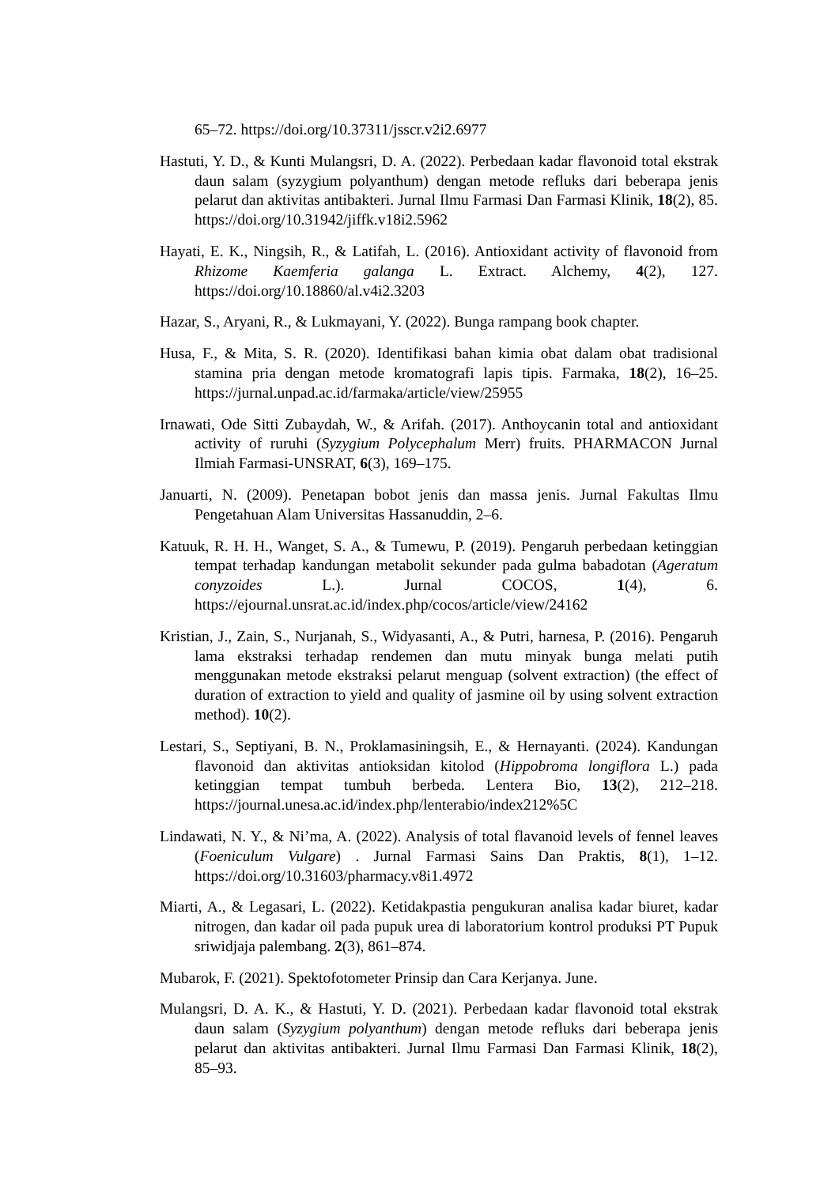65–72. https://doi.org/10.37311/jsscr.v2i2.6977
Hastuti, Y. D., & Kunti Mulangsri, D. A. (2022). Perbedaan kadar flavonoid total ekstrak daun salam (syzygium polyanthum) dengan metode refluks dari beberapa jenis pelarut dan aktivitas antibakteri. Jurnal Ilmu Farmasi Dan Farmasi Klinik, 18(2), 85. https://doi.org/10.31942/jiffk.v18i2.5962
Hayati, E. K., Ningsih, R., & Latifah, L. (2016). Antioxidant activity of flavonoid from Rhizome Kaemferia galanga L. Extract. Alchemy, 4(2), 127. https://doi.org/10.18860/al.v4i2.3203
Hazar, S., Aryani, R., & Lukmayani, Y. (2022). Bunga rampang book chapter.
Husa, F., & Mita, S. R. (2020). Identifikasi bahan kimia obat dalam obat tradisional stamina pria dengan metode kromatografi lapis tipis. Farmaka, 18(2), 16–25. https://jurnal.unpad.ac.id/farmaka/article/view/25955
Irnawati, Ode Sitti Zubaydah, W., & Arifah. (2017). Anthoycanin total and antioxidant activity of ruruhi (Syzygium Polycephalum Merr) fruits. PHARMACON Jurnal Ilmiah Farmasi-UNSRAT, 6(3), 169–175.
Januarti, N. (2009). Penetapan bobot jenis dan massa jenis. Jurnal Fakultas Ilmu Pengetahuan Alam Universitas Hassanuddin, 2–6.
Katuuk, R. H. H., Wanget, S. A., & Tumewu, P. (2019). Pengaruh perbedaan ketinggian tempat terhadap kandungan metabolit sekunder pada gulma babadotan (Ageratum conyzoides L.). Jurnal COCOS, 1(4), 6. https://ejournal.unsrat.ac.id/index.php/cocos/article/view/24162
Kristian, J., Zain, S., Nurjanah, S., Widyasanti, A., & Putri, harnesa, P. (2016). Pengaruh lama ekstraksi terhadap rendemen dan mutu minyak bunga melati putih menggunakan metode ekstraksi pelarut menguap (solvent extraction) (the effect of duration of extraction to yield and quality of jasmine oil by using solvent extraction method). 10(2).
Lestari, S., Septiyani, B. N., Proklamasiningsih, E., & Hernayanti. (2024). Kandungan flavonoid dan aktivitas antioksidan kitolod (Hippobroma longiflora L.) pada ketinggian tempat tumbuh berbeda. Lentera Bio, 13(2), 212–218. https://journal.unesa.ac.id/index.php/lenterabio/index212%5C
Lindawati, N. Y., & Ni’ma, A. (2022). Analysis of total flavanoid levels of fennel leaves (Foeniculum Vulgare) . Jurnal Farmasi Sains Dan Praktis, 8(1), 1–12. https://doi.org/10.31603/pharmacy.v8i1.4972
Miarti, A., & Legasari, L. (2022). Ketidakpastia pengukuran analisa kadar biuret, kadar nitrogen, dan kadar oil pada pupuk urea di laboratorium kontrol produksi PT Pupuk sriwidjaja palembang. 2(3), 861–874.
Mubarok, F. (2021). Spektofotometer Prinsip dan Cara Kerjanya. June.
Mulangsri, D. A. K., & Hastuti, Y. D. (2021). Perbedaan kadar flavonoid total ekstrak daun salam (Syzygium polyanthum) dengan metode refluks dari beberapa jenis pelarut dan aktivitas antibakteri. Jurnal Ilmu Farmasi Dan Farmasi Klinik, 18(2), 85–93.